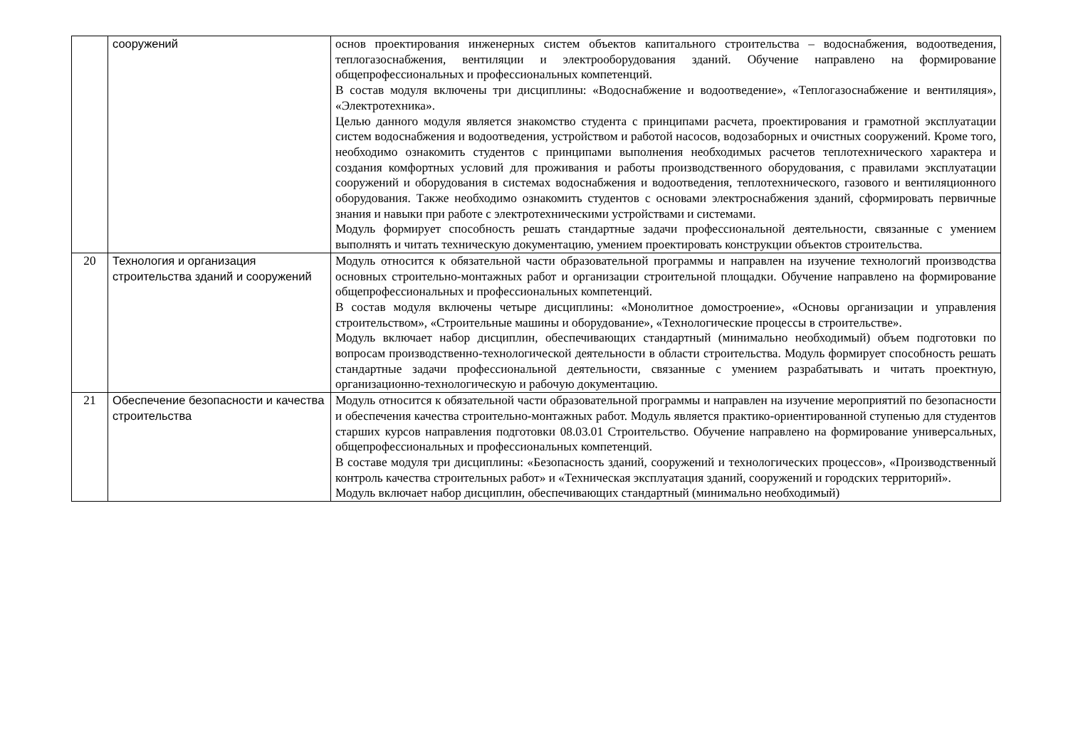| | сооружений | основ проектирования инженерных систем объектов капитального строительства – водоснабжения, водоотведения, теплогазоснабжения, вентиляции и электрооборудования зданий. Обучение направлено на формирование общепрофессиональных и профессиональных компетенций. В состав модуля включены три дисциплины: «Водоснабжение и водоотведение», «Теплогазоснабжение и вентиляция», «Электротехника». Целью данного модуля является знакомство студента с принципами расчета, проектирования и грамотной эксплуатации систем водоснабжения и водоотведения, устройством и работой насосов, водозаборных и очистных сооружений. Кроме того, необходимо ознакомить студентов с принципами выполнения необходимых расчетов теплотехнического характера и создания комфортных условий для проживания и работы производственного оборудования, с правилами эксплуатации сооружений и оборудования в системах водоснабжения и водоотведения, теплотехнического, газового и вентиляционного оборудования. Также необходимо ознакомить студентов с основами электроснабжения зданий, сформировать первичные знания и навыки при работе с электротехническими устройствами и системами. Модуль формирует способность решать стандартные задачи профессиональной деятельности, связанные с умением выполнять и читать техническую документацию, умением проектировать конструкции объектов строительства. |
| 20 | Технология и организация строительства зданий и сооружений | Модуль относится к обязательной части образовательной программы и направлен на изучение технологий производства основных строительно-монтажных работ и организации строительной площадки. Обучение направлено на формирование общепрофессиональных и профессиональных компетенций. В состав модуля включены четыре дисциплины: «Монолитное домостроение», «Основы организации и управления строительством», «Строительные машины и оборудование», «Технологические процессы в строительстве». Модуль включает набор дисциплин, обеспечивающих стандартный (минимально необходимый) объем подготовки по вопросам производственно-технологической деятельности в области строительства. Модуль формирует способность решать стандартные задачи профессиональной деятельности, связанные с умением разрабатывать и читать проектную, организационно-технологическую и рабочую документацию. |
| 21 | Обеспечение безопасности и качества строительства | Модуль относится к обязательной части образовательной программы и направлен на изучение мероприятий по безопасности и обеспечения качества строительно-монтажных работ. Модуль является практико-ориентированной ступенью для студентов старших курсов направления подготовки 08.03.01 Строительство. Обучение направлено на формирование универсальных, общепрофессиональных и профессиональных компетенций. В составе модуля три дисциплины: «Безопасность зданий, сооружений и технологических процессов», «Производственный контроль качества строительных работ» и «Техническая эксплуатация зданий, сооружений и городских территорий». Модуль включает набор дисциплин, обеспечивающих стандартный (минимально необходимый) |